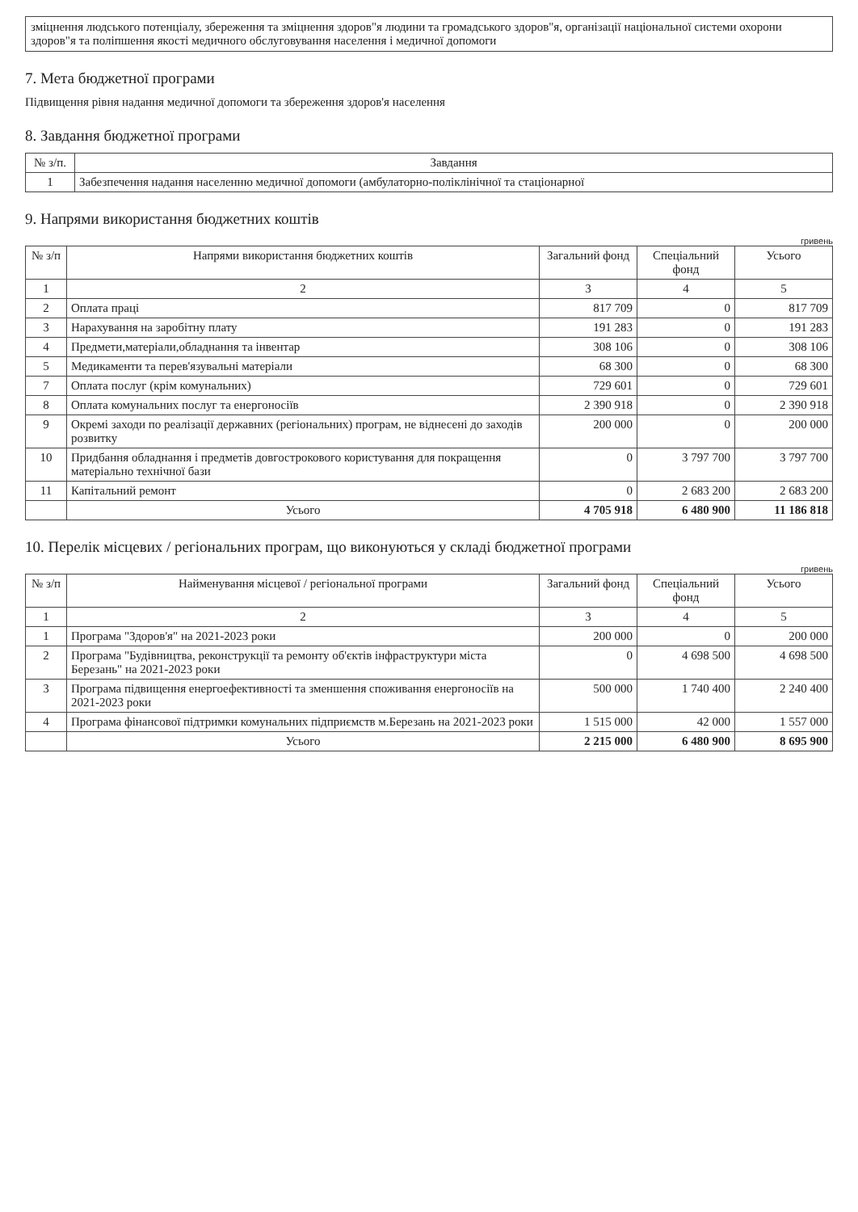зміцнення людського потенціалу, збереження та зміцнення здоров"я людини та громадського здоров"я, організації національної системи охорони здоров"я та поліпшення якості медичного обслуговування населення і медичної допомоги
7. Мета бюджетної програми
Підвищення рівня надання медичної допомоги та збереження здоров'я населення
8. Завдання бюджетної програми
| № з/п. | Завдання |
| --- | --- |
| 1 | Забезпечення надання населенню медичної допомоги (амбулаторно-поліклінічної та стаціонарної |
9. Напрями використання бюджетних коштів
гривень
| № з/п | Напрями використання бюджетних коштів | Загальний фонд | Спеціальний фонд | Усього |
| --- | --- | --- | --- | --- |
| 1 | 2 | 3 | 4 | 5 |
| 2 | Оплата праці | 817 709 | 0 | 817 709 |
| 3 | Нарахування на заробітну плату | 191 283 | 0 | 191 283 |
| 4 | Предмети,матеріали,обладнання та інвентар | 308 106 | 0 | 308 106 |
| 5 | Медикаменти та перев'язувальні матеріали | 68 300 | 0 | 68 300 |
| 7 | Оплата послуг (крім комунальних) | 729 601 | 0 | 729 601 |
| 8 | Оплата комунальних послуг та енергоносіїв | 2 390 918 | 0 | 2 390 918 |
| 9 | Окремі заходи по реалізації державних (регіональних) програм, не віднесені до заходів розвитку | 200 000 | 0 | 200 000 |
| 10 | Придбання обладнання і предметів довгострокового користування для покращення матеріально технічної бази | 0 | 3 797 700 | 3 797 700 |
| 11 | Капітальний ремонт | 0 | 2 683 200 | 2 683 200 |
| | Усього | 4 705 918 | 6 480 900 | 11 186 818 |
10. Перелік місцевих / регіональних програм, що виконуються у складі бюджетної програми
гривень
| № з/п | Найменування місцевої / регіональної програми | Загальний фонд | Спеціальний фонд | Усього |
| --- | --- | --- | --- | --- |
| 1 | 2 | 3 | 4 | 5 |
| 1 | Програма "Здоров'я" на 2021-2023 роки | 200 000 | 0 | 200 000 |
| 2 | Програма "Будівництва, реконструкції та ремонту об'єктів інфраструктури міста Березань" на 2021-2023 роки | 0 | 4 698 500 | 4 698 500 |
| 3 | Програма підвищення енергоефективності та зменшення споживання енергоносіїв на 2021-2023 роки | 500 000 | 1 740 400 | 2 240 400 |
| 4 | Програма фінансової підтримки комунальних підприємств м.Березань на 2021-2023 роки | 1 515 000 | 42 000 | 1 557 000 |
| | Усього | 2 215 000 | 6 480 900 | 8 695 900 |